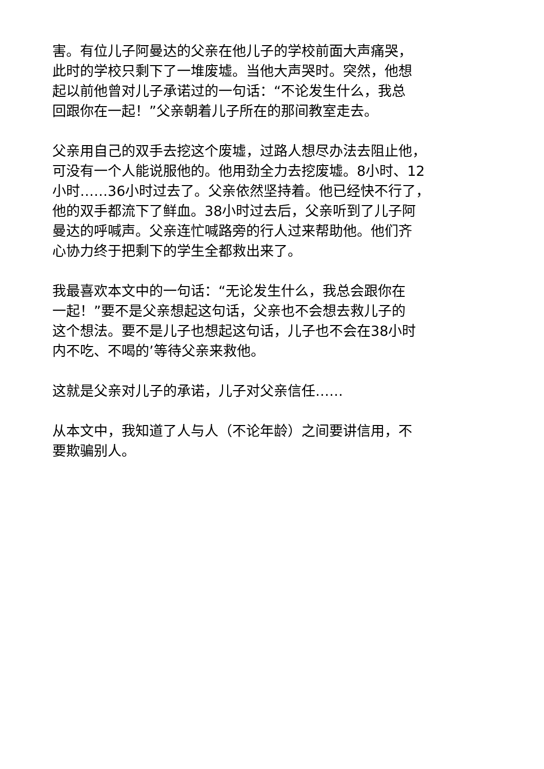害。有位儿子阿曼达的父亲在他儿子的学校前面大声痛哭，
此时的学校只剩下了一堆废墟。当他大声哭时。突然，他想
起以前他曾对儿子承诺过的一句话：“不论发生什么，我总
回跟你在一起！”父亲朝着儿子所在的那间教室走去。
父亲用自己的双手去挖这个废墟，过路人想尽办法去阻止他，
可没有一个人能说服他的。他用劲全力去挖废墟。8小时、12
小时……36小时过去了。父亲依然坚持着。他已经快不行了，
他的双手都流下了鲜血。38小时过去后，父亲听到了儿子阿
曼达的呼喊声。父亲连忙喊路旁的行人过来帮助他。他们齐
心协力终于把剩下的学生全都救出来了。
我最喜欢本文中的一句话：“无论发生什么，我总会跟你在
一起！”要不是父亲想起这句话，父亲也不会想去救儿子的
这个想法。要不是儿子也想起这句话，儿子也不会在38小时
内不吃、不喝的’等待父亲来救他。
这就是父亲对儿子的承诺，儿子对父亲信任……
从本文中，我知道了人与人（不论年龄）之间要讲信用，不
要欺骗别人。